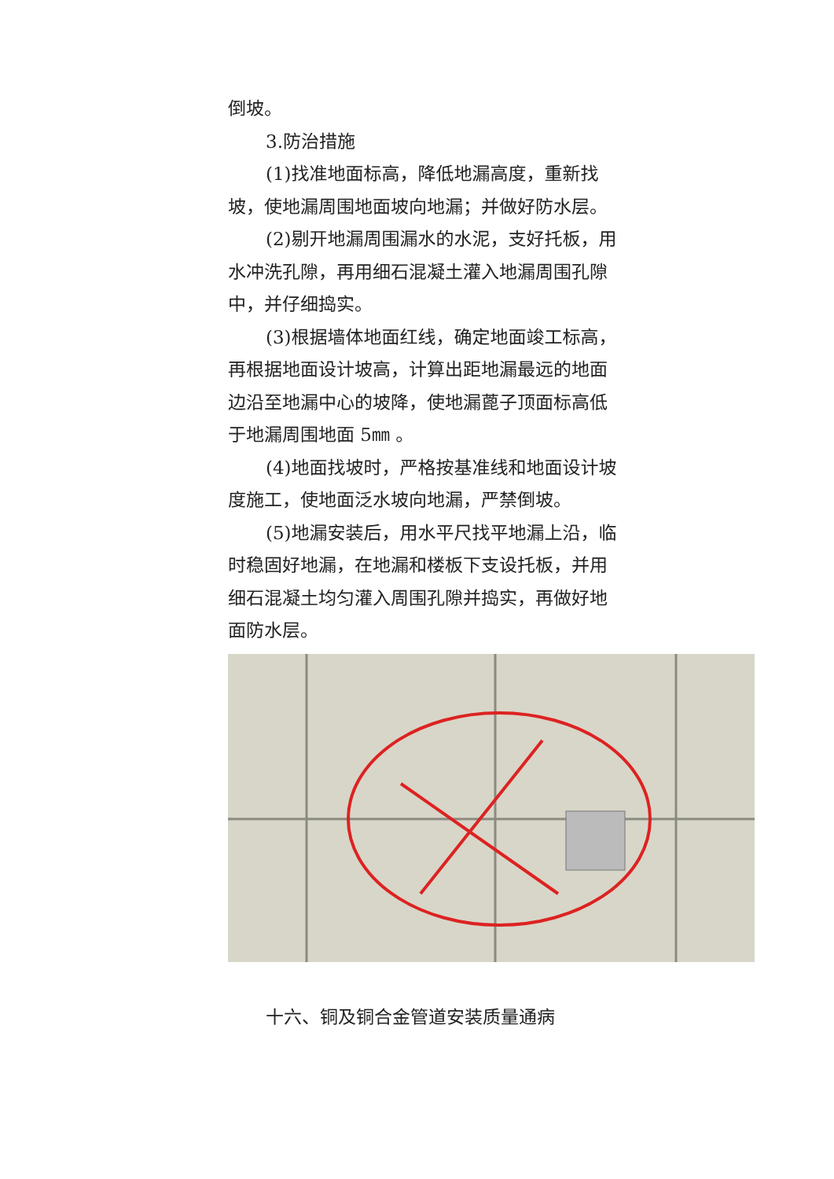倒坡。
3.防治措施
(1)找准地面标高，降低地漏高度，重新找坡，使地漏周围地面坡向地漏；并做好防水层。
(2)剔开地漏周围漏水的水泥，支好托板，用水冲洗孔隙，再用细石混凝土灌入地漏周围孔隙中，并仔细捣实。
(3)根据墙体地面红线，确定地面竣工标高，再根据地面设计坡高，计算出距地漏最远的地面边沿至地漏中心的坡降，使地漏蓖子顶面标高低于地漏周围地面 5㎜ 。
(4)地面找坡时，严格按基准线和地面设计坡度施工，使地面泛水坡向地漏，严禁倒坡。
(5)地漏安装后，用水平尺找平地漏上沿，临时稳固好地漏，在地漏和楼板下支设托板，并用细石混凝土均匀灌入周围孔隙并捣实，再做好地面防水层。
十六、铜及铜合金管道安装质量通病